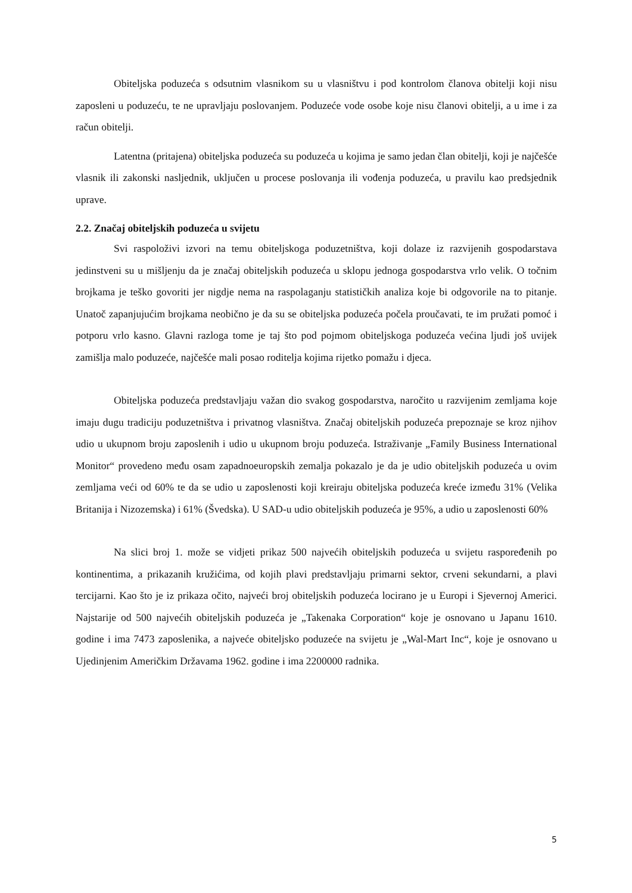Obiteljska poduzeća s odsutnim vlasnikom su u vlasništvu i pod kontrolom članova obitelji koji nisu zaposleni u poduzeću, te ne upravljaju poslovanjem. Poduzeće vode osobe koje nisu članovi obitelji, a u ime i za račun obitelji.
Latentna (pritajena) obiteljska poduzeća su poduzeća u kojima je samo jedan član obitelji, koji je najčešće vlasnik ili zakonski nasljednik, uključen u procese poslovanja ili vođenja poduzeća, u pravilu kao predsjednik uprave.
2.2. Značaj obiteljskih poduzeća u svijetu
Svi raspoloživi izvori na temu obiteljskoga poduzetništva, koji dolaze iz razvijenih gospodarstava jedinstveni su u mišljenju da je značaj obiteljskih poduzeća u sklopu jednoga gospodarstva vrlo velik. O točnim brojkama je teško govoriti jer nigdje nema na raspolaganju statističkih analiza koje bi odgovorile na to pitanje. Unatoč zapanjujućim brojkama neobično je da su se obiteljska poduzeća počela proučavati, te im pružati pomoć i potporu vrlo kasno. Glavni razloga tome je taj što pod pojmom obiteljskoga poduzeća većina ljudi još uvijek zamišlja malo poduzeće, najčešće mali posao roditelja kojima rijetko pomažu i djeca.
Obiteljska poduzeća predstavljaju važan dio svakog gospodarstva, naročito u razvijenim zemljama koje imaju dugu tradiciju poduzetništva i privatnog vlasništva. Značaj obiteljskih poduzeća prepoznaje se kroz njihov udio u ukupnom broju zaposlenih i udio u ukupnom broju poduzeća. Istraživanje „Family Business International Monitor“ provedeno među osam zapadnoeuropskih zemalja pokazalo je da je udio obiteljskih poduzeća u ovim zemljama veći od 60% te da se udio u zaposlenosti koji kreiraju obiteljska poduzeća kreće između 31% (Velika Britanija i Nizozemska) i 61% (Švedska). U SAD-u udio obiteljskih poduzeća je 95%, a udio u zaposlenosti 60%
Na slici broj 1. može se vidjeti prikaz 500 najvećih obiteljskih poduzeća u svijetu raspoređenih po kontinentima, a prikazanih kružićima, od kojih plavi predstavljaju primarni sektor, crveni sekundarni, a plavi tercijarni. Kao što je iz prikaza očito, najveći broj obiteljskih poduzeća locirano je u Europi i Sjevernoj Americi. Najstarije od 500 najvećih obiteljskih poduzeća je „Takenaka Corporation“ koje je osnovano u Japanu 1610. godine i ima 7473 zaposlenika, a najveće obiteljsko poduzeće na svijetu je „Wal-Mart Inc“, koje je osnovano u Ujedinjenim Američkim Državama 1962. godine i ima 2200000 radnika.
5